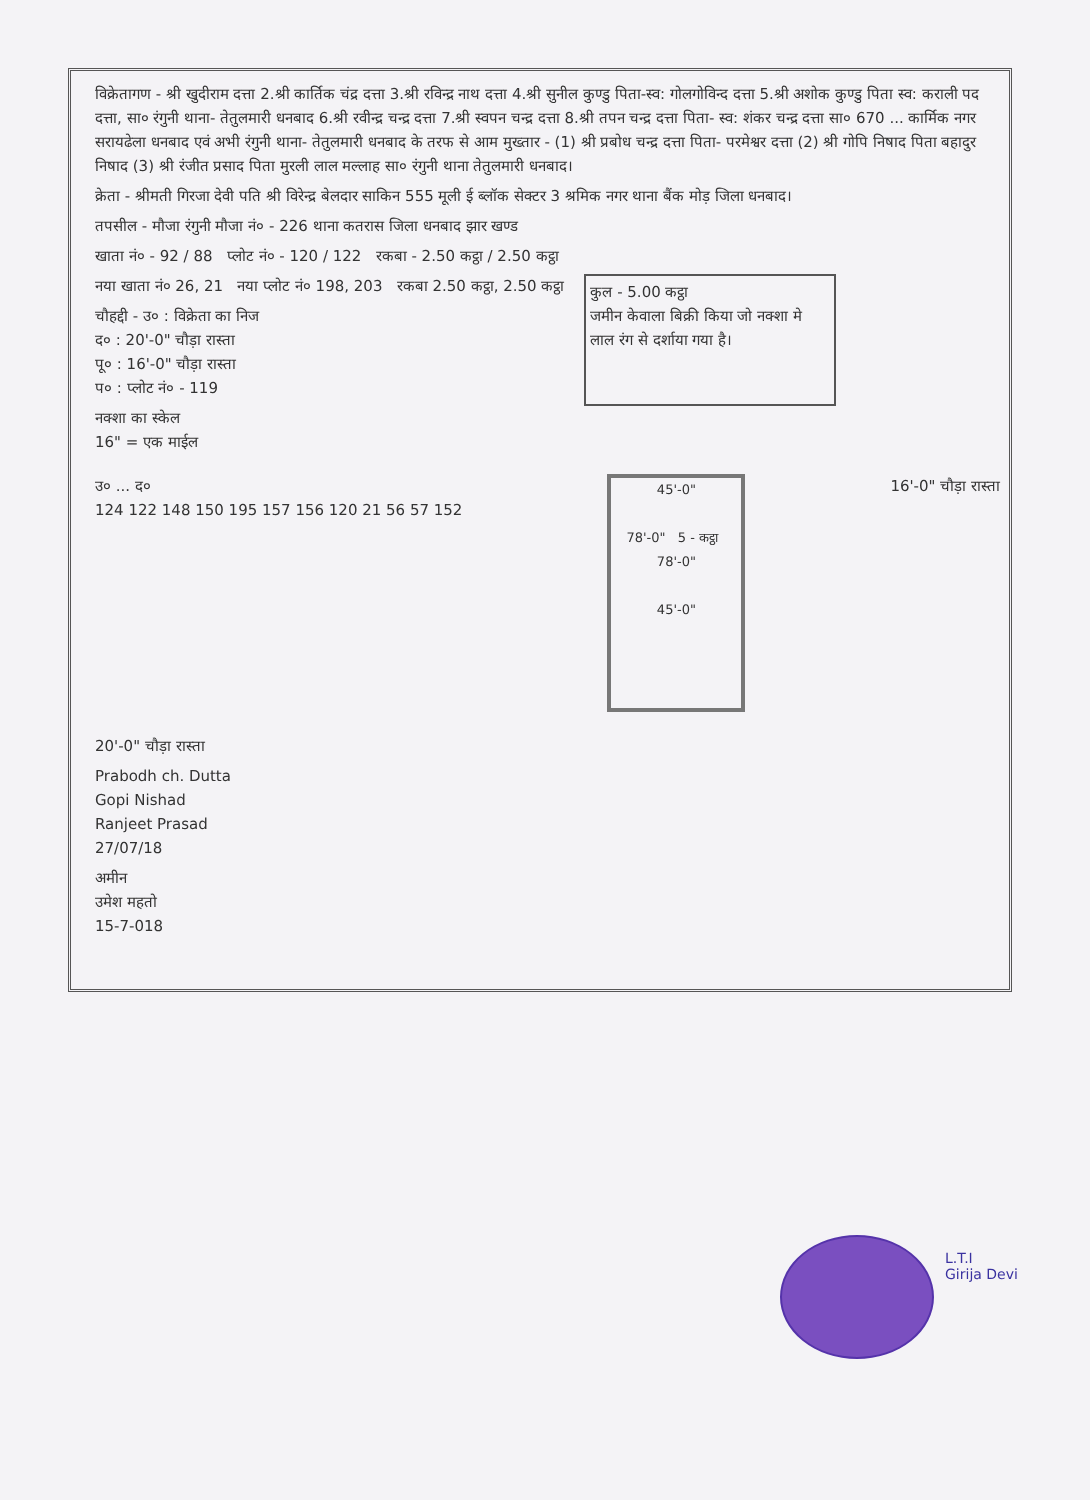विक्रेतागण - श्री खुदीराम दत्ता 2.श्री कार्तिक चंद्र दत्ता 3.श्री रविन्द्र नाथ दत्ता 4.श्री सुनील कुण्डु पिता-स्व: गोलगोविन्द दत्ता 5.श्री अशोक कुण्डु पिता स्व: कराली पद दत्ता, सा० रंगुनी थाना- तेतुलमारी धनबाद 6.श्री रवीन्द्र चन्द्र दत्ता 7.श्री स्वपन चन्द्र दत्ता 8.श्री तपन चन्द्र दत्ता पिता- स्व: शंकर चन्द्र दत्ता सा० 670 ... कार्मिक नगर सरायढेला धनबाद एवं अभी रंगुनी थाना- तेतुलमारी धनबाद के तरफ से आम मुख्तार - (1) श्री प्रबोध चन्द्र दत्ता पिता- परमेश्वर दत्ता (2) श्री गोपि निषाद पिता बहादुर निषाद (3) श्री रंजीत प्रसाद पिता मुरली लाल मल्लाह सा० रंगुनी थाना तेतुलमारी धनबाद।
क्रेता - श्रीमती गिरजा देवी पति श्री विरेन्द्र बेलदार साकिन 555 मूली ई ब्लॉक सेक्टर 3 श्रमिक नगर थाना बैंक मोड़ जिला धनबाद।
तपसील - मौजा रंगुनी मौजा नं० - 226 थाना कतरास जिला धनबाद झार खण्ड
खाता नं० - 92 / 88 प्लोट नं० - 120 / 122 रकबा - 2.50 कट्ठा / 2.50 कट्ठा
नया खाता नं० 26, 21 नया प्लोट नं० 198, 203 रकबा 2.50 कट्ठा, 2.50 कट्ठा
चौहद्दी - उ० : विक्रेता का निज
द० : 20'-0" चौड़ा रास्ता
पू० : 16'-0" चौड़ा रास्ता
प० : प्लोट नं० - 119
कुल - 5.00 कट्ठा
जमीन केवाला बिक्री किया जो नक्शा मे लाल रंग से दर्शाया गया है।
नक्शा का स्केल
16" = एक माईल
उ० ... द०
124 122 148 150 195 157 156 120 21 56 57 152
45'-0"
78'-0" 5 - कट्ठा 78'-0"
45'-0"
16'-0" चौड़ा रास्ता
20'-0" चौड़ा रास्ता
Prabodh ch. Dutta
Gopi Nishad
Ranjeet Prasad
27/07/18
अमीन
उमेश महतो
15-7-018
L.T.I
Girija Devi